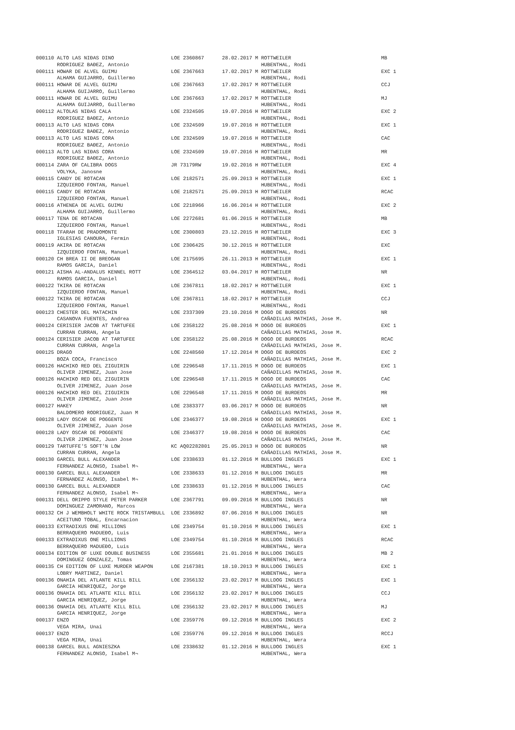000110 ALTO LAS NIÐAS DINO                   LOE 2360867      28.02.2017 M ROTTWEILER                              MB
       RODRIGUEZ BAÐEZ, Antonio                                            HUBENTHAL, Rodi
000111 HOWAR DE ALVEL GUIMU                  LOE 2367663      17.02.2017 M ROTTWEILER                              EXC 1
       ALHAMA GUIJARRO, Guillermo                                          HUBENTHAL, Rodi
000111 HOWAR DE ALVEL GUIMU                  LOE 2367663      17.02.2017 M ROTTWEILER                              CCJ
       ALHAMA GUIJARRO, Guillermo                                          HUBENTHAL, Rodi
000111 HOWAR DE ALVEL GUIMU                  LOE 2367663      17.02.2017 M ROTTWEILER                              MJ
       ALHAMA GUIJARRO, Guillermo                                          HUBENTHAL, Rodi
000112 ALTOLAS NIÐAS CALA                    LOE 2324505      19.07.2016 H ROTTWEILER                              EXC 2
       RODRIGUEZ BAÐEZ, Antonio                                            HUBENTHAL, Rodi
000113 ALTO LAS NIÐAS CORA                   LOE 2324509      19.07.2016 H ROTTWEILER                              EXC 1
       RODRIGUEZ BAÐEZ, Antonio                                            HUBENTHAL, Rodi
000113 ALTO LAS NIÐAS CORA                   LOE 2324509      19.07.2016 H ROTTWEILER                              CAC
       RODRIGUEZ BAÐEZ, Antonio                                            HUBENTHAL, Rodi
000113 ALTO LAS NIÐAS CORA                   LOE 2324509      19.07.2016 H ROTTWEILER                              MR
       RODRIGUEZ BAÐEZ, Antonio                                            HUBENTHAL, Rodi
000114 ZARA OF CALIBRA DOGS                  JR 73179RW       19.02.2016 H ROTTWEILER                              EXC 4
       VOLYKA, Janosne                                                     HUBENTHAL, Rodi
000115 CANDY DE ROTACAN                      LOE 2182571      25.09.2013 H ROTTWEILER                              EXC 1
       IZQUIERDO FONTAN, Manuel                                            HUBENTHAL, Rodi
000115 CANDY DE ROTACAN                      LOE 2182571      25.09.2013 H ROTTWEILER                              RCAC
       IZQUIERDO FONTAN, Manuel                                            HUBENTHAL, Rodi
000116 ATHENEA DE ALVEL GUIMU                LOE 2218966      16.06.2014 H ROTTWEILER                              EXC 2
       ALHAMA GUIJARRO, Guillermo                                          HUBENTHAL, Rodi
000117 TENA DE ROTACAN                       LOE 2272681      01.06.2015 H ROTTWEILER                              MB
       IZQUIERDO FONTAN, Manuel                                            HUBENTHAL, Rodi
000118 TFARAH DE PRADOMONTE                  LOE 2300803      23.12.2015 H ROTTWEILER                              EXC 3
       IGLESIAS CANOURA, Fermin                                            HUBENTHAL, Rodi
000119 AKIRA DE ROTACAN                      LOE 2306425      30.12.2015 H ROTTWEILER                              EXC
       IZQUIERDO FONTAN, Manuel                                            HUBENTHAL, Rodi
000120 CH BREA II DE BREOGAN                 LOE 2175695      26.11.2013 H ROTTWEILER                              EXC 1
       RAMOS GARCIA, Daniel                                                HUBENTHAL, Rodi
000121 AISHA AL-ANDALUS KENNEL ROTT          LOE 2364512      03.04.2017 H ROTTWEILER                              NR
       RAMOS GARCIA, Daniel                                                HUBENTHAL, Rodi
000122 TKIRA DE ROTACAN                      LOE 2367811      18.02.2017 H ROTTWEILER                              EXC 1
       IZQUIERDO FONTAN, Manuel                                            HUBENTHAL, Rodi
000122 TKIRA DE ROTACAN                      LOE 2367811      18.02.2017 H ROTTWEILER                              CCJ
       IZQUIERDO FONTAN, Manuel                                            HUBENTHAL, Rodi
000123 CHESTER DEL MATACHIN                  LOE 2337309      23.10.2016 M DOGO DE BURDEOS                         NR
       CASANOVA FUENTES, Andrea                                            CAÑADILLAS MATHIAS, Jose M.
000124 CERISIER JACOB AT TARTUFEE            LOE 2358122      25.08.2016 M DOGO DE BURDEOS                         EXC 1
       CURRAN CURRAN, Angela                                               CAÑADILLAS MATHIAS, Jose M.
000124 CERISIER JACOB AT TARTUFEE            LOE 2358122      25.08.2016 M DOGO DE BURDEOS                         RCAC
       CURRAN CURRAN, Angela                                               CAÑADILLAS MATHIAS, Jose M.
000125 DRAGO                                 LOE 2248560      17.12.2014 M DOGO DE BURDEOS                         EXC 2
       BOZA COCA, Francisco                                                CAÑADILLAS MATHIAS, Jose M.
000126 HACHIKO RED DEL ZIGUIRIN              LOE 2296548      17.11.2015 M DOGO DE BURDEOS                         EXC 1
       OLIVER JIMENEZ, Juan Jose                                           CAÑADILLAS MATHIAS, Jose M.
000126 HACHIKO RED DEL ZIGUIRIN              LOE 2296548      17.11.2015 M DOGO DE BURDEOS                         CAC
       OLIVER JIMENEZ, Juan Jose                                           CAÑADILLAS MATHIAS, Jose M.
000126 HACHIKO RED DEL ZIGUIRIN              LOE 2296548      17.11.2015 M DOGO DE BURDEOS                         MR
       OLIVER JIMENEZ, Juan Jose                                           CAÑADILLAS MATHIAS, Jose M.
000127 HAKEY                                 LOE 2383377      03.06.2017 M DOGO DE BURDEOS                         NR
       BALDOMERO RODRIGUEZ, Juan M                                         CAÑADILLAS MATHIAS, Jose M.
000128 LADY OSCAR DE POGGENTE                LOE 2346377      19.08.2016 H DOGO DE BURDEOS                         EXC 1
       OLIVER JIMENEZ, Juan Jose                                           CAÑADILLAS MATHIAS, Jose M.
000128 LADY OSCAR DE POGGENTE                LOE 2346377      19.08.2016 H DOGO DE BURDEOS                         CAC
       OLIVER JIMENEZ, Juan Jose                                           CAÑADILLAS MATHIAS, Jose M.
000129 TARTUFFE'S SOFT'N LOW                 KC AQ02282801    25.05.2013 H DOGO DE BURDEOS                         NR
       CURRAN CURRAN, Angela                                               CAÑADILLAS MATHIAS, Jose M.
000130 GARCEL BULL ALEXANDER                 LOE 2338633      01.12.2016 M BULLDOG INGLES                          EXC 1
       FERNANDEZ ALONSO, Isabel M¬                                         HUBENTHAL, Wera
000130 GARCEL BULL ALEXANDER                 LOE 2338633      01.12.2016 M BULLDOG INGLES                          MR
       FERNANDEZ ALONSO, Isabel M¬                                         HUBENTHAL, Wera
000130 GARCEL BULL ALEXANDER                 LOE 2338633      01.12.2016 M BULLDOG INGLES                          CAC
       FERNANDEZ ALONSO, Isabel M¬                                         HUBENTHAL, Wera
000131 DELL ORIPPO STYLE PETER PARKER        LOE 2367791      09.09.2016 M BULLDOG INGLES                          NR
       DOMINGUEZ ZAMORANO, Marcos                                          HUBENTHAL, Wera
000132 CH J WEMBHOLT WHITE ROCK TRISTAMBULL  LOE 2336892      07.06.2016 M BULLDOG INGLES                          NR
       ACEITUNO TOBAL, Encarnacion                                         HUBENTHAL, Wera
000133 EXTRADIXUS ONE MILLIONS               LOE 2349754      01.10.2016 M BULLDOG INGLES                          EXC 1
       BERRAQUERO MADUEÐO, Luis                                            HUBENTHAL, Wera
000133 EXTRADIXUS ONE MILLIONS               LOE 2349754      01.10.2016 M BULLDOG INGLES                          RCAC
       BERRAQUERO MADUEÐO, Luis                                            HUBENTHAL, Wera
000134 EDITION OF LUXE DOUBLE BUSINESS       LOE 2355681      21.01.2016 M BULLDOG INGLES                          MB 2
       DOMINGUEZ GONZALEZ, Tomas                                           HUBENTHAL, Wera
000135 CH EDITION OF LUXE MURDER WEAPON      LOE 2167381      18.10.2013 M BULLDOG INGLES                          EXC 1
       LOBRY MARTINEZ, Daniel                                              HUBENTHAL, Wera
000136 ONAHIA DEL ATLANTE KILL BILL          LOE 2356132      23.02.2017 M BULLDOG INGLES                          EXC 1
       GARCIA HENRIQUEZ, Jorge                                             HUBENTHAL, Wera
000136 ONAHIA DEL ATLANTE KILL BILL          LOE 2356132      23.02.2017 M BULLDOG INGLES                          CCJ
       GARCIA HENRIQUEZ, Jorge                                             HUBENTHAL, Wera
000136 ONAHIA DEL ATLANTE KILL BILL          LOE 2356132      23.02.2017 M BULLDOG INGLES                          MJ
       GARCIA HENRIQUEZ, Jorge                                             HUBENTHAL, Wera
000137 ENZO                                  LOE 2359776      09.12.2016 M BULLDOG INGLES                          EXC 2
       VEGA MIRA, Unai                                                     HUBENTHAL, Wera
000137 ENZO                                  LOE 2359776      09.12.2016 M BULLDOG INGLES                          RCCJ
       VEGA MIRA, Unai                                                     HUBENTHAL, Wera
000138 GARCEL BULL AGNIESZKA                 LOE 2338632      01.12.2016 H BULLDOG INGLES                          EXC 1
       FERNANDEZ ALONSO, Isabel M¬                                         HUBENTHAL, Wera